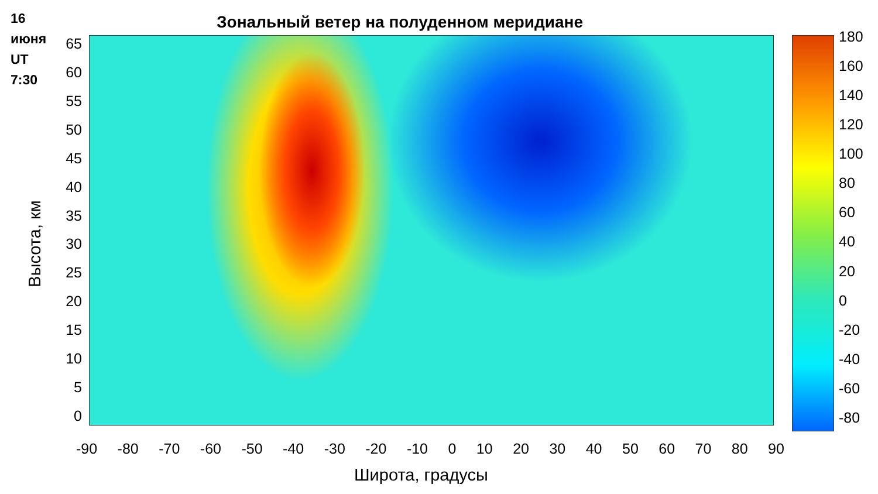16
июня
UT
7:30
Зональный ветер на полуденном меридиане
65
60
55
50
45
40
35
30
25
20
15
10
5
0
Высота, км
-90 -80 -70 -60 -50 -40 -30 -20 -10 0 10 20 30 40 50 60 70 80 90
Широта, градусы
180
160
140
120
100
80
60
40
20
0
-20
-40
-60
-80